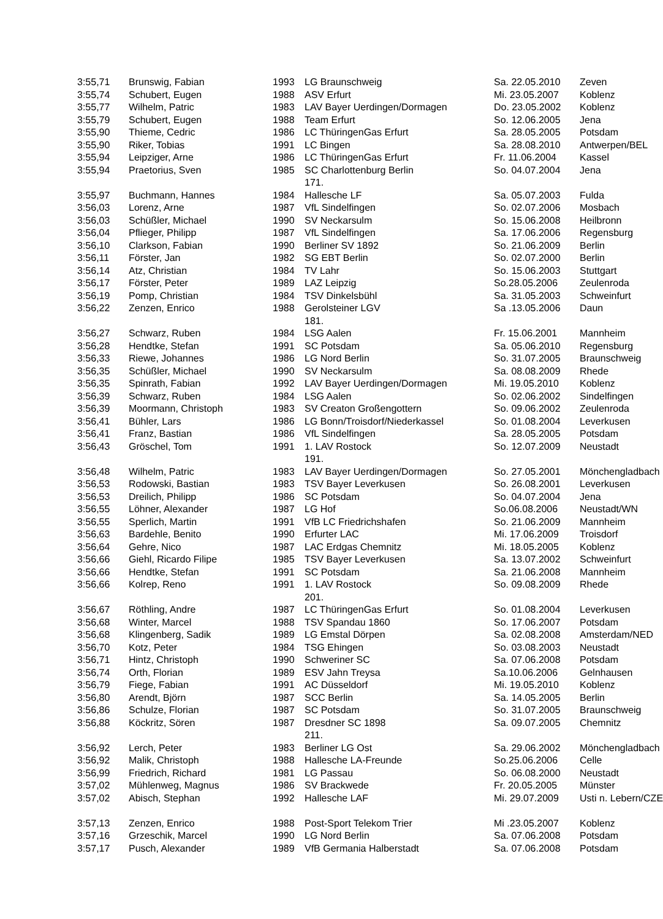| 3:55,71 | Brunswig, Fabian | 1993 | LG Braunschweig | Sa. 22.05.2010 | Zeven |
| 3:55,74 | Schubert, Eugen | 1988 | ASV Erfurt | Mi. 23.05.2007 | Koblenz |
| 3:55,77 | Wilhelm, Patric | 1983 | LAV Bayer Uerdingen/Dormagen | Do. 23.05.2002 | Koblenz |
| 3:55,79 | Schubert, Eugen | 1988 | Team Erfurt | So. 12.06.2005 | Jena |
| 3:55,90 | Thieme, Cedric | 1986 | LC ThüringenGas Erfurt | Sa. 28.05.2005 | Potsdam |
| 3:55,90 | Riker, Tobias | 1991 | LC Bingen | Sa. 28.08.2010 | Antwerpen/BEL |
| 3:55,94 | Leipziger, Arne | 1986 | LC ThüringenGas Erfurt | Fr. 11.06.2004 | Kassel |
| 3:55,94 | Praetorius, Sven | 1985 | SC Charlottenburg Berlin | So. 04.07.2004 | Jena |
| | | | 171. | | |
| 3:55,97 | Buchmann, Hannes | 1984 | Hallesche LF | Sa. 05.07.2003 | Fulda |
| 3:56,03 | Lorenz, Arne | 1987 | VfL Sindelfingen | So. 02.07.2006 | Mosbach |
| 3:56,03 | Schüßler, Michael | 1990 | SV Neckarsulm | So. 15.06.2008 | Heilbronn |
| 3:56,04 | Pflieger, Philipp | 1987 | VfL Sindelfingen | Sa. 17.06.2006 | Regensburg |
| 3:56,10 | Clarkson, Fabian | 1990 | Berliner SV 1892 | So. 21.06.2009 | Berlin |
| 3:56,11 | Förster, Jan | 1982 | SG EBT Berlin | So. 02.07.2000 | Berlin |
| 3:56,14 | Atz, Christian | 1984 | TV Lahr | So. 15.06.2003 | Stuttgart |
| 3:56,17 | Förster, Peter | 1989 | LAZ Leipzig | So.28.05.2006 | Zeulenroda |
| 3:56,19 | Pomp, Christian | 1984 | TSV Dinkelsbühl | Sa. 31.05.2003 | Schweinfurt |
| 3:56,22 | Zenzen, Enrico | 1988 | Gerolsteiner LGV | Sa .13.05.2006 | Daun |
| | | | 181. | | |
| 3:56,27 | Schwarz, Ruben | 1984 | LSG Aalen | Fr. 15.06.2001 | Mannheim |
| 3:56,28 | Hendtke, Stefan | 1991 | SC Potsdam | Sa. 05.06.2010 | Regensburg |
| 3:56,33 | Riewe, Johannes | 1986 | LG Nord Berlin | So. 31.07.2005 | Braunschweig |
| 3:56,35 | Schüßler, Michael | 1990 | SV Neckarsulm | Sa. 08.08.2009 | Rhede |
| 3:56,35 | Spinrath, Fabian | 1992 | LAV Bayer Uerdingen/Dormagen | Mi. 19.05.2010 | Koblenz |
| 3:56,39 | Schwarz, Ruben | 1984 | LSG Aalen | So. 02.06.2002 | Sindelfingen |
| 3:56,39 | Moormann, Christoph | 1983 | SV Creaton Großengottern | So. 09.06.2002 | Zeulenroda |
| 3:56,41 | Bühler, Lars | 1986 | LG Bonn/Troisdorf/Niederkassel | So. 01.08.2004 | Leverkusen |
| 3:56,41 | Franz, Bastian | 1986 | VfL Sindelfingen | Sa. 28.05.2005 | Potsdam |
| 3:56,43 | Gröschel, Tom | 1991 | 1. LAV Rostock | So. 12.07.2009 | Neustadt |
| | | | 191. | | |
| 3:56,48 | Wilhelm, Patric | 1983 | LAV Bayer Uerdingen/Dormagen | So. 27.05.2001 | Mönchengladbach |
| 3:56,53 | Rodowski, Bastian | 1983 | TSV Bayer Leverkusen | So. 26.08.2001 | Leverkusen |
| 3:56,53 | Dreilich, Philipp | 1986 | SC Potsdam | So. 04.07.2004 | Jena |
| 3:56,55 | Löhner, Alexander | 1987 | LG Hof | So.06.08.2006 | Neustadt/WN |
| 3:56,55 | Sperlich, Martin | 1991 | VfB LC Friedrichshafen | So. 21.06.2009 | Mannheim |
| 3:56,63 | Bardehle, Benito | 1990 | Erfurter LAC | Mi. 17.06.2009 | Troisdorf |
| 3:56,64 | Gehre, Nico | 1987 | LAC Erdgas Chemnitz | Mi. 18.05.2005 | Koblenz |
| 3:56,66 | Giehl, Ricardo Filipe | 1985 | TSV Bayer Leverkusen | Sa. 13.07.2002 | Schweinfurt |
| 3:56,66 | Hendtke, Stefan | 1991 | SC Potsdam | Sa. 21.06.2008 | Mannheim |
| 3:56,66 | Kolrep, Reno | 1991 | 1. LAV Rostock | So. 09.08.2009 | Rhede |
| | | | 201. | | |
| 3:56,67 | Röthling, Andre | 1987 | LC ThüringenGas Erfurt | So. 01.08.2004 | Leverkusen |
| 3:56,68 | Winter, Marcel | 1988 | TSV Spandau 1860 | So. 17.06.2007 | Potsdam |
| 3:56,68 | Klingenberg, Sadik | 1989 | LG Emstal Dörpen | Sa. 02.08.2008 | Amsterdam/NED |
| 3:56,70 | Kotz, Peter | 1984 | TSG Ehingen | So. 03.08.2003 | Neustadt |
| 3:56,71 | Hintz, Christoph | 1990 | Schweriner SC | Sa. 07.06.2008 | Potsdam |
| 3:56,74 | Orth, Florian | 1989 | ESV Jahn Treysa | Sa.10.06.2006 | Gelnhausen |
| 3:56,79 | Fiege, Fabian | 1991 | AC Düsseldorf | Mi. 19.05.2010 | Koblenz |
| 3:56,80 | Arendt, Björn | 1987 | SCC Berlin | Sa. 14.05.2005 | Berlin |
| 3:56,86 | Schulze, Florian | 1987 | SC Potsdam | So. 31.07.2005 | Braunschweig |
| 3:56,88 | Köckritz, Sören | 1987 | Dresdner SC 1898 | Sa. 09.07.2005 | Chemnitz |
| | | | 211. | | |
| 3:56,92 | Lerch, Peter | 1983 | Berliner LG Ost | Sa. 29.06.2002 | Mönchengladbach |
| 3:56,92 | Malik, Christoph | 1988 | Hallesche LA-Freunde | So.25.06.2006 | Celle |
| 3:56,99 | Friedrich, Richard | 1981 | LG Passau | So. 06.08.2000 | Neustadt |
| 3:57,02 | Mühlenweg, Magnus | 1986 | SV Brackwede | Fr. 20.05.2005 | Münster |
| 3:57,02 | Abisch, Stephan | 1992 | Hallesche LAF | Mi. 29.07.2009 | Usti n. Lebern/CZE |
| 3:57,13 | Zenzen, Enrico | 1988 | Post-Sport Telekom Trier | Mi .23.05.2007 | Koblenz |
| 3:57,16 | Grzeschik, Marcel | 1990 | LG Nord Berlin | Sa. 07.06.2008 | Potsdam |
| 3:57,17 | Pusch, Alexander | 1989 | VfB Germania Halberstadt | Sa. 07.06.2008 | Potsdam |